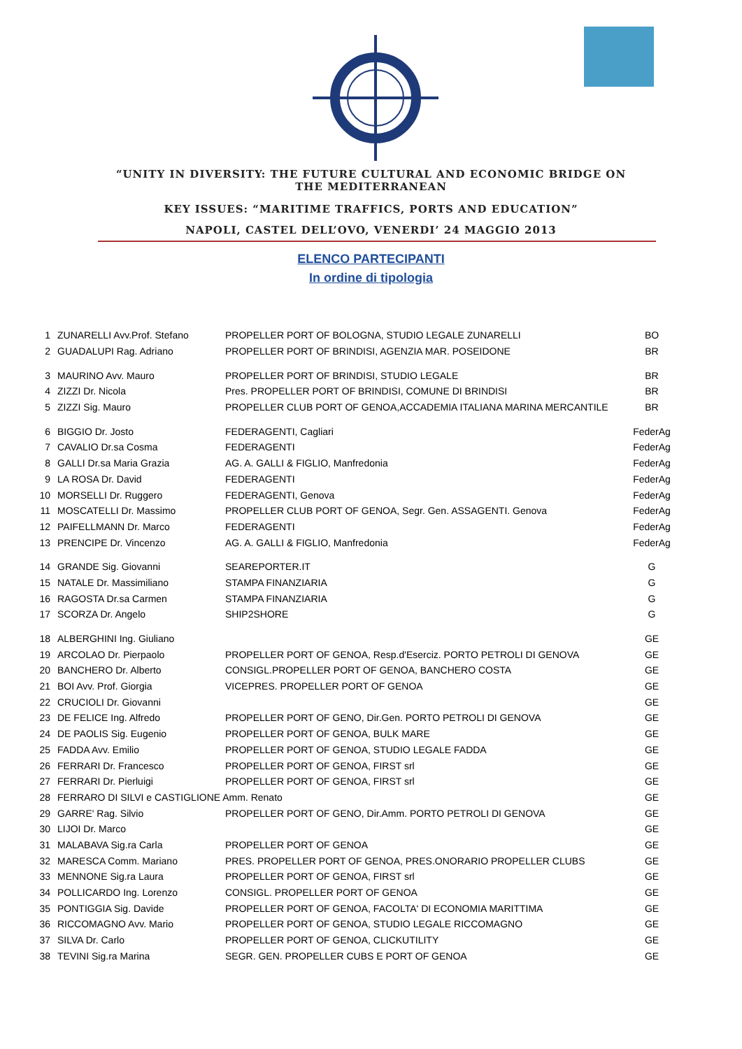“UNITY IN DIVERSITY: THE FUTURE CULTURAL AND ECONOMIC BRIDGE ON THE MEDITERRANEAN
KEY ISSUES: “MARITIME TRAFFICS, PORTS AND EDUCATION”
NAPOLI, CASTEL DELL’OVO, VENERDI’ 24 MAGGIO 2013
ELENCO PARTECIPANTI
In ordine di tipologia
| 1 | ZUNARELLI Avv.Prof. Stefano | PROPELLER PORT OF BOLOGNA, STUDIO LEGALE ZUNARELLI | BO |
| 2 | GUADALUPI Rag. Adriano | PROPELLER PORT OF BRINDISI, AGENZIA MAR. POSEIDONE | BR |
| 3 | MAURINO Avv. Mauro | PROPELLER PORT OF BRINDISI, STUDIO LEGALE | BR |
| 4 | ZIZZI Dr. Nicola | Pres. PROPELLER PORT OF BRINDISI, COMUNE DI BRINDISI | BR |
| 5 | ZIZZI Sig. Mauro | PROPELLER CLUB PORT OF GENOA,ACCADEMIA ITALIANA MARINA MERCANTILE | BR |
| 6 | BIGGIO Dr. Josto | FEDERAGENTI, Cagliari | FederAg |
| 7 | CAVALIO Dr.sa Cosma | FEDERAGENTI | FederAg |
| 8 | GALLI Dr.sa Maria Grazia | AG. A. GALLI & FIGLIO, Manfredonia | FederAg |
| 9 | LA ROSA Dr. David | FEDERAGENTI | FederAg |
| 10 | MORSELLI Dr. Ruggero | FEDERAGENTI, Genova | FederAg |
| 11 | MOSCATELLI Dr. Massimo | PROPELLER CLUB PORT OF GENOA, Segr. Gen. ASSAGENTI. Genova | FederAg |
| 12 | PAIFELLMANN Dr. Marco | FEDERAGENTI | FederAg |
| 13 | PRENCIPE Dr. Vincenzo | AG. A. GALLI & FIGLIO, Manfredonia | FederAg |
| 14 | GRANDE Sig. Giovanni | SEAREPORTER.IT | G |
| 15 | NATALE Dr. Massimiliano | STAMPA FINANZIARIA | G |
| 16 | RAGOSTA Dr.sa Carmen | STAMPA FINANZIARIA | G |
| 17 | SCORZA Dr. Angelo | SHIP2SHORE | G |
| 18 | ALBERGHINI Ing. Giuliano | | GE |
| 19 | ARCOLAO Dr. Pierpaolo | PROPELLER PORT OF GENOA, Resp.d'Eserciz. PORTO PETROLI DI GENOVA | GE |
| 20 | BANCHERO Dr. Alberto | CONSIGL.PROPELLER PORT OF GENOA, BANCHERO COSTA | GE |
| 21 | BOI Avv. Prof. Giorgia | VICEPRES. PROPELLER PORT OF GENOA | GE |
| 22 | CRUCIOLI Dr. Giovanni | | GE |
| 23 | DE FELICE Ing. Alfredo | PROPELLER PORT OF GENO, Dir.Gen. PORTO PETROLI DI GENOVA | GE |
| 24 | DE PAOLIS Sig. Eugenio | PROPELLER PORT OF GENOA, BULK MARE | GE |
| 25 | FADDA Avv. Emilio | PROPELLER PORT OF GENOA, STUDIO LEGALE FADDA | GE |
| 26 | FERRARI Dr. Francesco | PROPELLER PORT OF GENOA, FIRST srl | GE |
| 27 | FERRARI Dr. Pierluigi | PROPELLER PORT OF GENOA, FIRST srl | GE |
| 28 | FERRARO DI SILVI e CASTIGLIONE Amm. Renato | | GE |
| 29 | GARRE' Rag. Silvio | PROPELLER PORT OF GENO, Dir.Amm. PORTO PETROLI DI GENOVA | GE |
| 30 | LIJOI Dr. Marco | | GE |
| 31 | MALABAVA Sig.ra Carla | PROPELLER PORT OF GENOA | GE |
| 32 | MARESCA Comm. Mariano | PRES. PROPELLER PORT OF GENOA, PRES.ONORARIO PROPELLER CLUBS | GE |
| 33 | MENNONE Sig.ra Laura | PROPELLER PORT OF GENOA, FIRST srl | GE |
| 34 | POLLICARDO Ing. Lorenzo | CONSIGL. PROPELLER PORT OF GENOA | GE |
| 35 | PONTIGGIA Sig. Davide | PROPELLER PORT OF GENOA, FACOLTA' DI ECONOMIA MARITTIMA | GE |
| 36 | RICCOMAGNO Avv. Mario | PROPELLER PORT OF GENOA, STUDIO LEGALE RICCOMAGNO | GE |
| 37 | SILVA Dr. Carlo | PROPELLER PORT OF GENOA, CLICKUTILITY | GE |
| 38 | TEVINI Sig.ra Marina | SEGR. GEN. PROPELLER CUBS E PORT OF GENOA | GE |